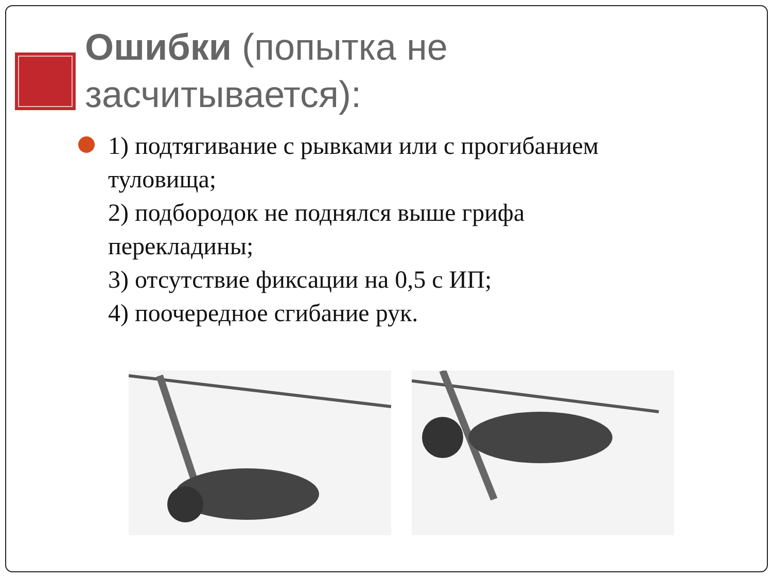Ошибки (попытка не засчитывается):
1) подтягивание с рывками или с прогибанием туловища;
2) подбородок не поднялся выше грифа перекладины;
3) отсутствие фиксации на 0,5 с ИП;
4) поочередное сгибание рук.